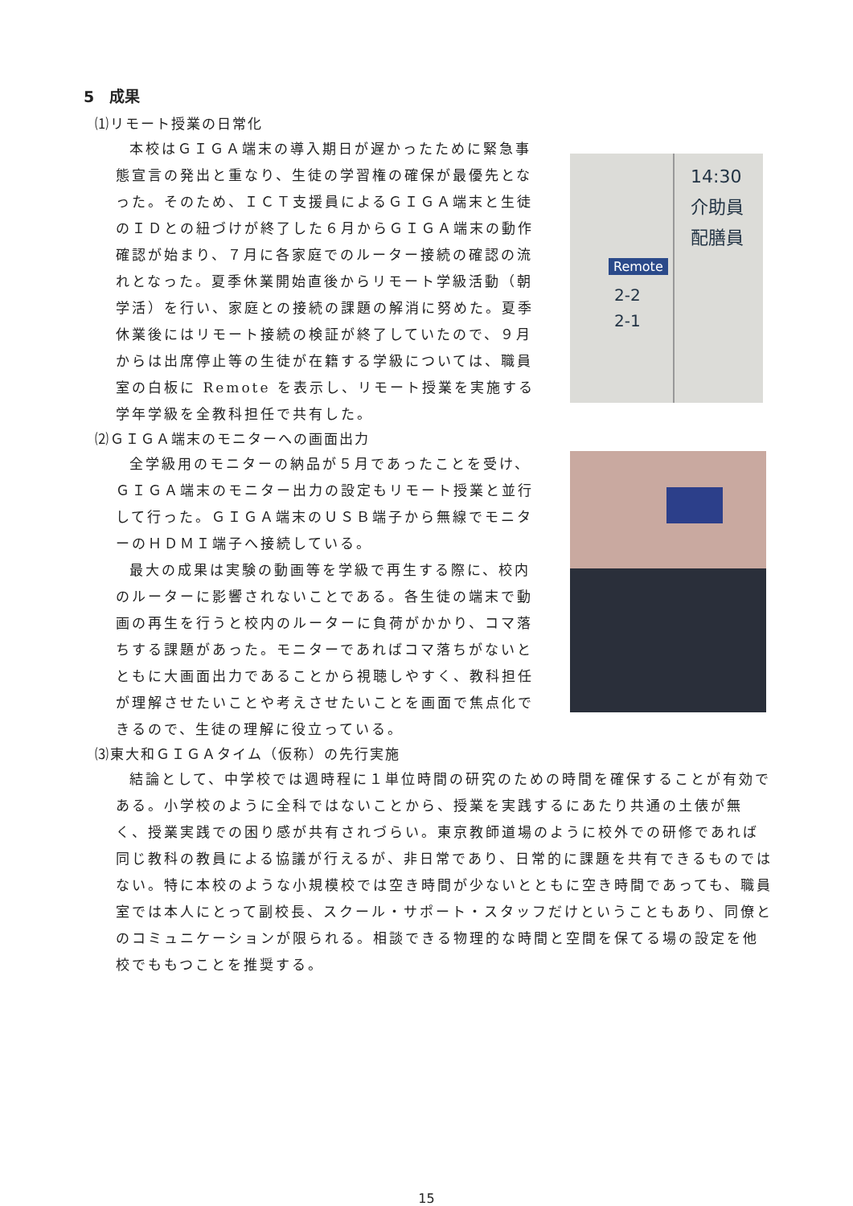5　成果
⑴リモート授業の日常化
本校はＧＩＧＡ端末の導入期日が遅かったために緊急事態宣言の発出と重なり、生徒の学習権の確保が最優先となった。そのため、ＩＣＴ支援員によるＧＩＧＡ端末と生徒のＩＤとの紐づけが終了した６月からＧＩＧＡ端末の動作確認が始まり、７月に各家庭でのルーター接続の確認の流れとなった。夏季休業開始直後からリモート学級活動（朝学活）を行い、家庭との接続の課題の解消に努めた。夏季休業後にはリモート接続の検証が終了していたので、９月からは出席停止等の生徒が在籍する学級については、職員室の白板に Remote を表示し、リモート授業を実施する学年学級を全教科担任で共有した。
Remote
2-2
2-1
14:30
介助員
配膳員
⑵ＧＩＧＡ端末のモニターへの画面出力
全学級用のモニターの納品が５月であったことを受け、ＧＩＧＡ端末のモニター出力の設定もリモート授業と並行して行った。ＧＩＧＡ端末のＵＳＢ端子から無線でモニターのＨＤＭＩ端子へ接続している。
最大の成果は実験の動画等を学級で再生する際に、校内のルーターに影響されないことである。各生徒の端末で動画の再生を行うと校内のルーターに負荷がかかり、コマ落ちする課題があった。モニターであればコマ落ちがないとともに大画面出力であることから視聴しやすく、教科担任が理解させたいことや考えさせたいことを画面で焦点化できるので、生徒の理解に役立っている。
⑶東大和ＧＩＧＡタイム（仮称）の先行実施
結論として、中学校では週時程に１単位時間の研究のための時間を確保することが有効である。小学校のように全科ではないことから、授業を実践するにあたり共通の土俵が無く、授業実践での困り感が共有されづらい。東京教師道場のように校外での研修であれば同じ教科の教員による協議が行えるが、非日常であり、日常的に課題を共有できるものではない。特に本校のような小規模校では空き時間が少ないとともに空き時間であっても、職員室では本人にとって副校長、スクール・サポート・スタッフだけということもあり、同僚とのコミュニケーションが限られる。相談できる物理的な時間と空間を保てる場の設定を他校でももつことを推奨する。
15